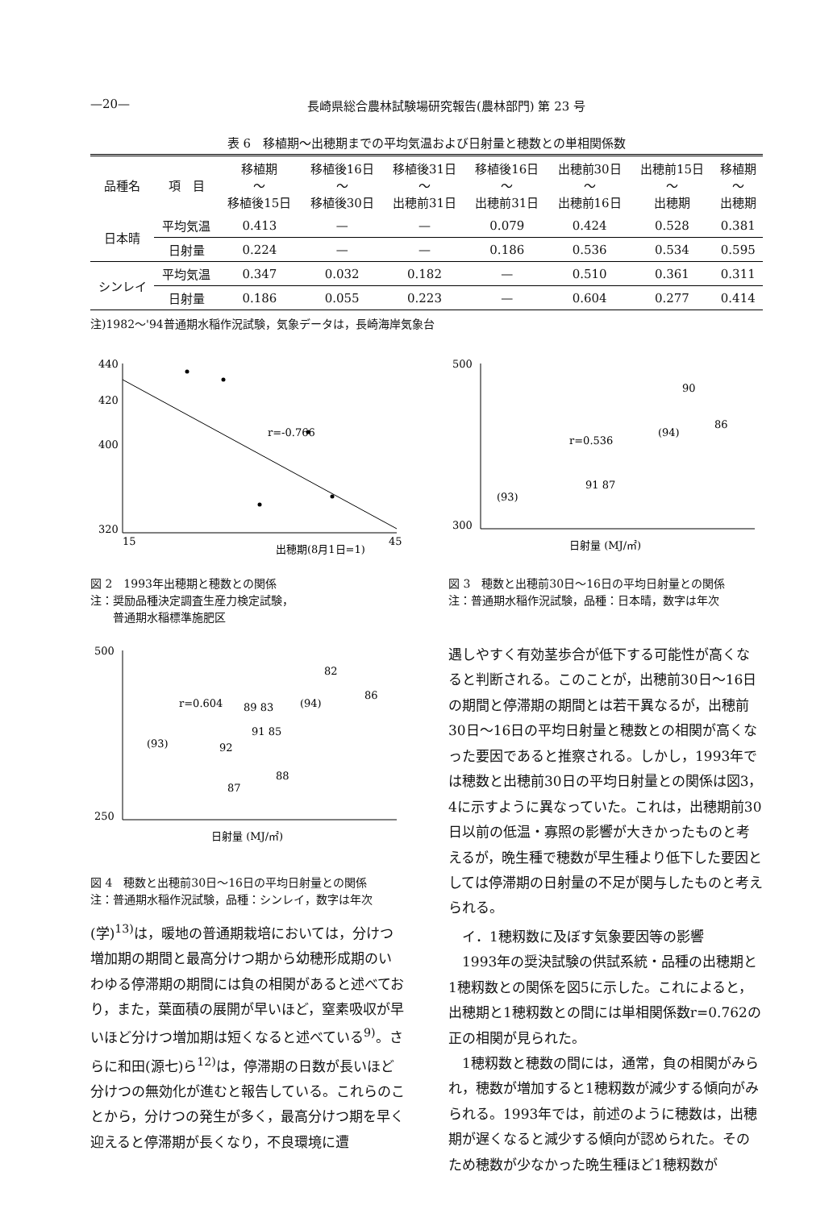—20— 長崎県総合農林試験場研究報告(農林部門) 第 23 号
表 6　移植期～出穂期までの平均気温および日射量と穂数との単相関係数
| 品種名 | 項 目 | 移植期 ～ 移植後15日 | 移植後16日 ～ 移植後30日 | 移植後31日 ～ 出穂前31日 | 移植後16日 ～ 出穂前31日 | 出穂前30日 ～ 出穂前16日 | 出穂前15日 ～ 出穂期 | 移植期 ～ 出穂期 |
| --- | --- | --- | --- | --- | --- | --- | --- | --- |
| 日本晴 | 平均気温 | 0.413 | — | — | 0.079 | 0.424 | 0.528 | 0.381 |
| | 日射量 | 0.224 | — | — | 0.186 | 0.536 | 0.534 | 0.595 |
| シンレイ | 平均気温 | 0.347 | 0.032 | 0.182 | — | 0.510 | 0.361 | 0.311 |
| | 日射量 | 0.186 | 0.055 | 0.223 | — | 0.604 | 0.277 | 0.414 |
注)1982～'94普通期水稲作況試験，気象データは，長崎海岸気象台
440
420
400
320
r=-0.766
出穂期(8月1日=1)
15
45
図 2　1993年出穂期と穂数との関係
注：奨励品種決定調査生産力検定試験，
　　普通期水稲標準施肥区
500
300
r=0.536
(93)
(94)
90
86
91 87
日射量 (MJ/㎡)
図 3　穂数と出穂前30日～16日の平均日射量との関係
注：普通期水稲作況試験，品種：日本晴，数字は年次
500
250
r=0.604
(93)
(94)
82
86
89 83
91 85
92
87
88
日射量 (MJ/㎡)
図 4　穂数と出穂前30日～16日の平均日射量との関係
注：普通期水稲作況試験，品種：シンレイ，数字は年次
(学)<sup>13)</sup>は，暖地の普通期栽培においては，分けつ増加期の期間と最高分けつ期から幼穂形成期のいわゆる停滞期の期間には負の相関があると述べており，また，葉面積の展開が早いほど，窒素吸収が早いほど分けつ増加期は短くなると述べている<sup>9)</sup>。さらに和田(源七)ら<sup>12)</sup>は，停滞期の日数が長いほど分けつの無効化が進むと報告している。これらのことから，分けつの発生が多く，最高分けつ期を早く迎えると停滞期が長くなり，不良環境に遭
遇しやすく有効茎歩合が低下する可能性が高くなると判断される。このことが，出穂前30日～16日の期間と停滞期の期間とは若干異なるが，出穂前30日～16日の平均日射量と穂数との相関が高くなった要因であると推察される。しかし，1993年では穂数と出穂前30日の平均日射量との関係は図3，4に示すように異なっていた。これは，出穂期前30日以前の低温・寡照の影響が大きかったものと考えるが，晩生種で穂数が早生種より低下した要因としては停滞期の日射量の不足が関与したものと考えられる。
　イ．1穂籾数に及ぼす気象要因等の影響
　1993年の奨決試験の供試系統・品種の出穂期と1穂籾数との関係を図5に示した。これによると，出穂期と1穂籾数との間には単相関係数r=0.762の正の相関が見られた。
　1穂籾数と穂数の間には，通常，負の相関がみられ，穂数が増加すると1穂籾数が減少する傾向がみられる。1993年では，前述のように穂数は，出穂期が遅くなると減少する傾向が認められた。そのため穂数が少なかった晩生種ほど1穂籾数が